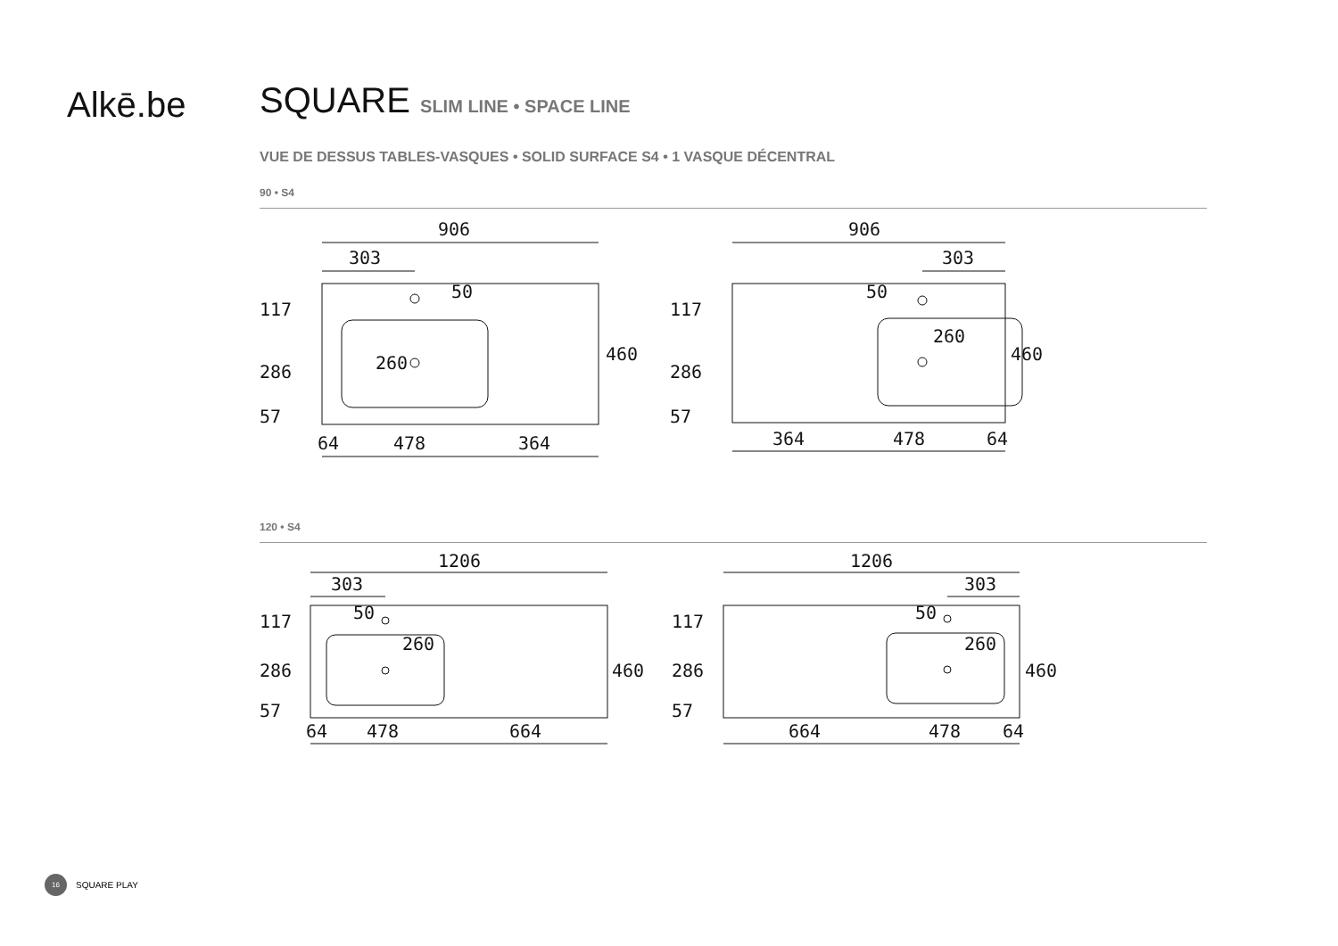Alkē.be
SQUARE SLIM LINE • SPACE LINE
VUE DE DESSUS TABLES-VASQUES • SOLID SURFACE S4 • 1 VASQUE DÉCENTRAL
90 • S4
906
303
117
286
57
460
260
50
64
478
364
906
303
117
286
57
460
260
50
364
478
64
120 • S4
1206
303
117
286
57
460
260
50
64
478
664
1206
303
117
286
57
460
260
50
664
478
64
16 SQUARE PLAY